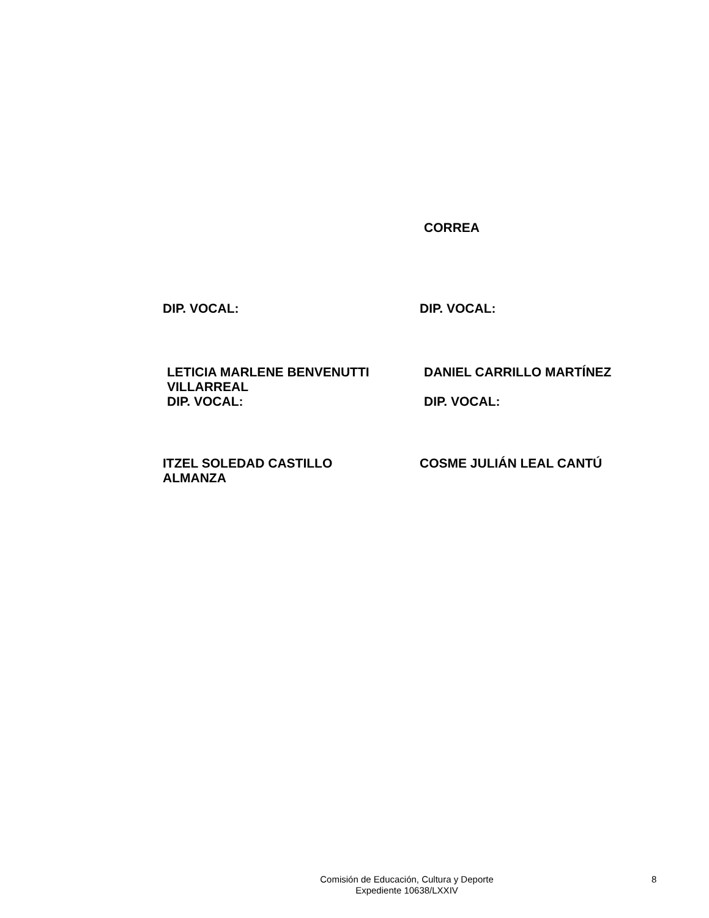CORREA
DIP. VOCAL: DIP. VOCAL:
LETICIA MARLENE BENVENUTTI
VILLARREAL
DIP. VOCAL:
DANIEL CARRILLO MARTÍNEZ
DIP. VOCAL:
ITZEL SOLEDAD CASTILLO
ALMANZA
COSME JULIÁN LEAL CANTÚ
Comisión de Educación, Cultura y Deporte
Expediente 10638/LXXIV
8